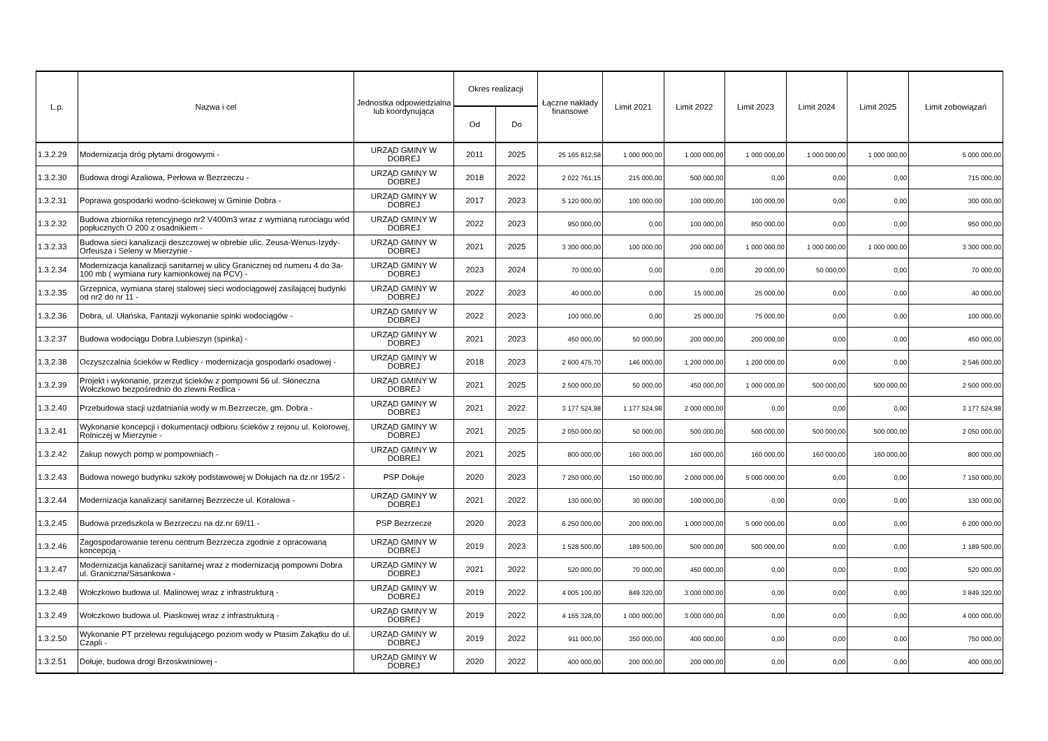| L.p. | Nazwa i cel | Jednostka odpowiedzialna lub koordynująca | Okres realizacji | | Łączne nakłady finansowe | Limit 2021 | Limit 2022 | Limit 2023 | Limit 2024 | Limit 2025 | Limit zobowiązań |
| --- | --- | --- | --- | --- | --- | --- | --- | --- | --- | --- | --- |
| | | | Od | Do | | | | | | | |
| 1.3.2.29 | Modernizacja dróg płytami drogowymi - | URZĄD GMINY W DOBREJ | 2011 | 2025 | 25 165 812,58 | 1 000 000,00 | 1 000 000,00 | 1 000 000,00 | 1 000 000,00 | 1 000 000,00 | 5 000 000,00 |
| 1.3.2.30 | Budowa drogi Azaliowa, Perłowa w Bezrzeczu - | URZĄD GMINY W DOBREJ | 2018 | 2022 | 2 022 761,15 | 215 000,00 | 500 000,00 | 0,00 | 0,00 | 0,00 | 715 000,00 |
| 1.3.2.31 | Poprawa gospodarki wodno-ściekowej w Gminie Dobra - | URZĄD GMINY W DOBREJ | 2017 | 2023 | 5 120 000,00 | 100 000,00 | 100 000,00 | 100 000,00 | 0,00 | 0,00 | 300 000,00 |
| 1.3.2.32 | Budowa zbiornika retencyjnego nr2 V400m3 wraz z wymianą rurociagu wód popłucznych O 200 z osadnikiem - | URZĄD GMINY W DOBREJ | 2022 | 2023 | 950 000,00 | 0,00 | 100 000,00 | 850 000,00 | 0,00 | 0,00 | 950 000,00 |
| 1.3.2.33 | Budowa sieci kanalizacji deszczowej w obrebie ulic. Zeusa-Wenus-Izydy-Orfeusza i Seleny w Mierzynie - | URZĄD GMINY W DOBREJ | 2021 | 2025 | 3 300 000,00 | 100 000,00 | 200 000,00 | 1 000 000,00 | 1 000 000,00 | 1 000 000,00 | 3 300 000,00 |
| 1.3.2.34 | Modernizacja kanalizacji sanitarnej w ulicy Granicznej od numeru 4 do 3a- 100 mb ( wymiana rury kamionkowej na PCV) - | URZĄD GMINY W DOBREJ | 2023 | 2024 | 70 000,00 | 0,00 | 0,00 | 20 000,00 | 50 000,00 | 0,00 | 70 000,00 |
| 1.3.2.35 | Grzepnica, wymiana starej stalowej sieci wodociągowej zasilającej budynki od nr2 do nr 11 - | URZĄD GMINY W DOBREJ | 2022 | 2023 | 40 000,00 | 0,00 | 15 000,00 | 25 000,00 | 0,00 | 0,00 | 40 000,00 |
| 1.3.2.36 | Dobra, ul. Ułańska, Fantazji wykonanie spinki wodociągów - | URZĄD GMINY W DOBREJ | 2022 | 2023 | 100 000,00 | 0,00 | 25 000,00 | 75 000,00 | 0,00 | 0,00 | 100 000,00 |
| 1.3.2.37 | Budowa wodociągu Dobra Lubieszyn (spinka) - | URZĄD GMINY W DOBREJ | 2021 | 2023 | 450 000,00 | 50 000,00 | 200 000,00 | 200 000,00 | 0,00 | 0,00 | 450 000,00 |
| 1.3.2.38 | Oczyszczalnia ścieków w Redlicy - modernizacja gospodarki osadowej - | URZĄD GMINY W DOBREJ | 2018 | 2023 | 2 600 475,70 | 146 000,00 | 1 200 000,00 | 1 200 000,00 | 0,00 | 0,00 | 2 546 000,00 |
| 1.3.2.39 | Projekt i wykonanie, przerzut ścieków z pompowni 56 ul. Słoneczna Wołczkowo bezpośrednio do zlewni Redlica - | URZĄD GMINY W DOBREJ | 2021 | 2025 | 2 500 000,00 | 50 000,00 | 450 000,00 | 1 000 000,00 | 500 000,00 | 500 000,00 | 2 500 000,00 |
| 1.3.2.40 | Przebudowa stacji uzdatniania wody w m.Bezrzecze, gm. Dobra - | URZĄD GMINY W DOBREJ | 2021 | 2022 | 3 177 524,98 | 1 177 524,98 | 2 000 000,00 | 0,00 | 0,00 | 0,00 | 3 177 524,98 |
| 1.3.2.41 | Wykonanie koncepcji i dokumentacji odbioru ścieków z rejonu ul. Kolorowej, Rolniczej w Mierzynie - | URZĄD GMINY W DOBREJ | 2021 | 2025 | 2 050 000,00 | 50 000,00 | 500 000,00 | 500 000,00 | 500 000,00 | 500 000,00 | 2 050 000,00 |
| 1.3.2.42 | Zakup nowych pomp w pompowniach - | URZĄD GMINY W DOBREJ | 2021 | 2025 | 800 000,00 | 160 000,00 | 160 000,00 | 160 000,00 | 160 000,00 | 160 000,00 | 800 000,00 |
| 1.3.2.43 | Budowa nowego budynku szkoły podstawowej w Dołujach na dz.nr 195/2 - | PSP Dołuje | 2020 | 2023 | 7 250 000,00 | 150 000,00 | 2 000 000,00 | 5 000 000,00 | 0,00 | 0,00 | 7 150 000,00 |
| 1.3.2.44 | Modernizacja kanalizacji sanitarnej Bezrzecze ul. Koralowa - | URZĄD GMINY W DOBREJ | 2021 | 2022 | 130 000,00 | 30 000,00 | 100 000,00 | 0,00 | 0,00 | 0,00 | 130 000,00 |
| 1.3.2.45 | Budowa przedszkola w Bezrzeczu na dz.nr 69/11 - | PSP Bezrzecze | 2020 | 2023 | 6 250 000,00 | 200 000,00 | 1 000 000,00 | 5 000 000,00 | 0,00 | 0,00 | 6 200 000,00 |
| 1.3.2.46 | Zagospodarowanie terenu centrum Bezrzecza zgodnie z opracowaną koncepcją - | URZĄD GMINY W DOBREJ | 2019 | 2023 | 1 528 500,00 | 189 500,00 | 500 000,00 | 500 000,00 | 0,00 | 0,00 | 1 189 500,00 |
| 1.3.2.47 | Modernizacja kanalizacji sanitarnej wraz z modernizacją pompowni Dobra ul. Graniczna/Sasankowa - | URZĄD GMINY W DOBREJ | 2021 | 2022 | 520 000,00 | 70 000,00 | 450 000,00 | 0,00 | 0,00 | 0,00 | 520 000,00 |
| 1.3.2.48 | Wołczkowo budowa ul. Malinowej wraz z infrastrukturą - | URZĄD GMINY W DOBREJ | 2019 | 2022 | 4 005 100,00 | 849 320,00 | 3 000 000,00 | 0,00 | 0,00 | 0,00 | 3 849 320,00 |
| 1.3.2.49 | Wołczkowo budowa ul. Piaskowej wraz z infrastrukturą - | URZĄD GMINY W DOBREJ | 2019 | 2022 | 4 165 328,00 | 1 000 000,00 | 3 000 000,00 | 0,00 | 0,00 | 0,00 | 4 000 000,00 |
| 1.3.2.50 | Wykonanie PT przelewu regulującego poziom wody w Ptasim Zakątku do ul. Czapli - | URZĄD GMINY W DOBREJ | 2019 | 2022 | 911 000,00 | 350 000,00 | 400 000,00 | 0,00 | 0,00 | 0,00 | 750 000,00 |
| 1.3.2.51 | Dołuje, budowa drogi Brzoskwiniowej - | URZĄD GMINY W DOBREJ | 2020 | 2022 | 400 000,00 | 200 000,00 | 200 000,00 | 0,00 | 0,00 | 0,00 | 400 000,00 |